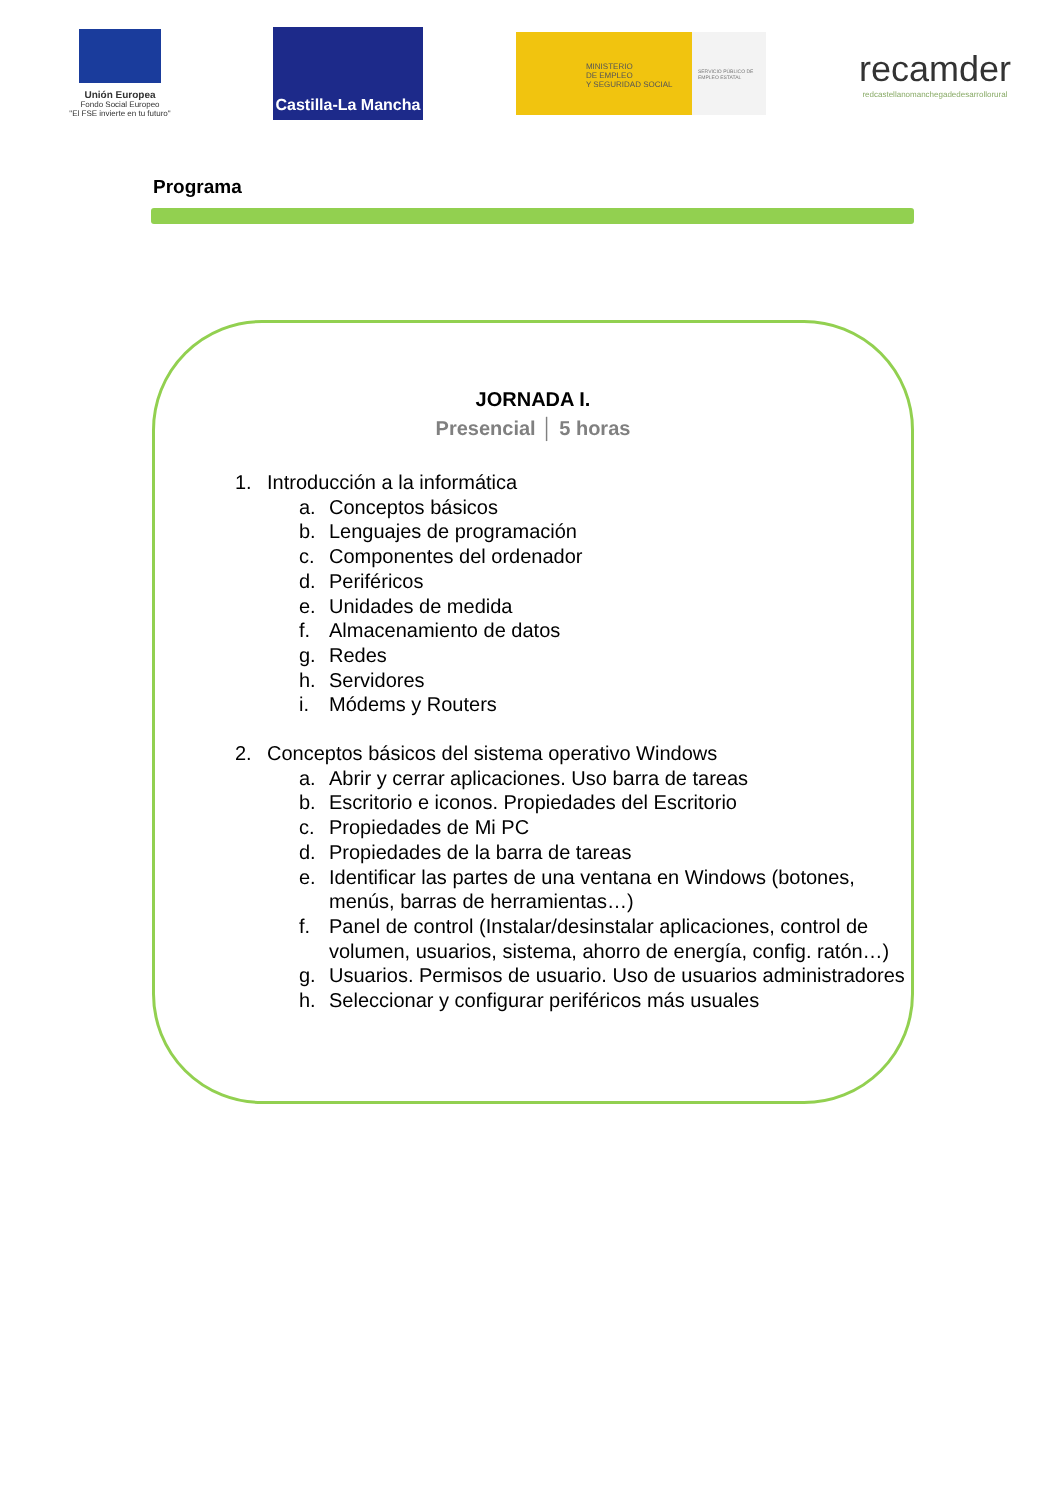Unión Europea
Fondo Social Europeo
"El FSE invierte en tu futuro"
Castilla-La Mancha
MINISTERIO
DE EMPLEO
Y SEGURIDAD SOCIAL
SERVICIO PÚBLICO DE EMPLEO ESTATAL
recamder
redcastellanomanchegadedesarrollorural
Programa
JORNADA I.
Presencial │ 5 horas
1. Introducción a la informática
a. Conceptos básicos
b. Lenguajes de programación
c. Componentes del ordenador
d. Periféricos
e. Unidades de medida
f. Almacenamiento de datos
g. Redes
h. Servidores
i. Módems y Routers
2. Conceptos básicos del sistema operativo Windows
a. Abrir y cerrar aplicaciones. Uso barra de tareas
b. Escritorio e iconos. Propiedades del Escritorio
c. Propiedades de Mi PC
d. Propiedades de la barra de tareas
e. Identificar las partes de una ventana en Windows (botones, menús, barras de herramientas…)
f. Panel de control (Instalar/desinstalar aplicaciones, control de volumen, usuarios, sistema, ahorro de energía, config. ratón…)
g. Usuarios. Permisos de usuario. Uso de usuarios administradores
h. Seleccionar y configurar periféricos más usuales